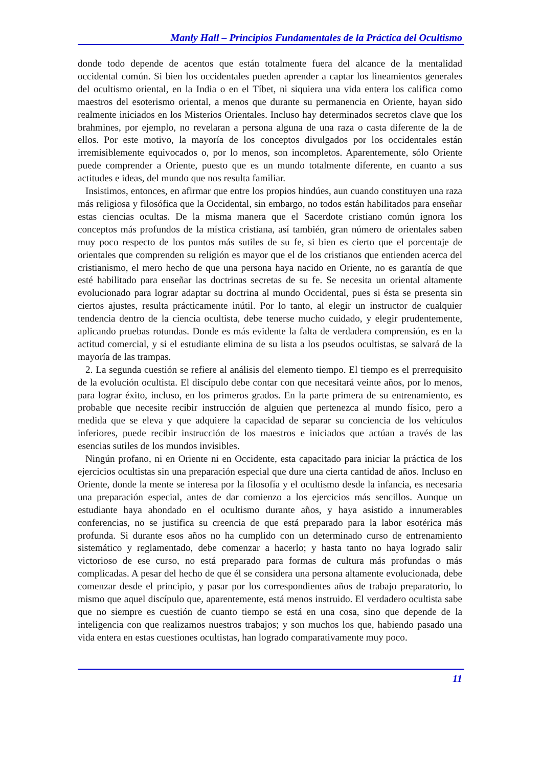Manly Hall – Principios Fundamentales de la Práctica del Ocultismo
donde todo depende de acentos que están totalmente fuera del alcance de la mentalidad occidental común. Si bien los occidentales pueden aprender a captar los lineamientos generales del ocultismo oriental, en la India o en el Tíbet, ni siquiera una vida entera los califica como maestros del esoterismo oriental, a menos que durante su permanencia en Oriente, hayan sido realmente iniciados en los Misterios Orientales. Incluso hay determinados secretos clave que los brahmines, por ejemplo, no revelaran a persona alguna de una raza o casta diferente de la de ellos. Por este motivo, la mayoría de los conceptos divulgados por los occidentales están irremisiblemente equivocados o, por lo menos, son incompletos. Aparentemente, sólo Oriente puede comprender a Oriente, puesto que es un mundo totalmente diferente, en cuanto a sus actitudes e ideas, del mundo que nos resulta familiar.
Insistimos, entonces, en afirmar que entre los propios hindúes, aun cuando constituyen una raza más religiosa y filosófica que la Occidental, sin embargo, no todos están habilitados para enseñar estas ciencias ocultas. De la misma manera que el Sacerdote cristiano común ignora los conceptos más profundos de la mística cristiana, así también, gran número de orientales saben muy poco respecto de los puntos más sutiles de su fe, si bien es cierto que el porcentaje de orientales que comprenden su religión es mayor que el de los cristianos que entienden acerca del cristianismo, el mero hecho de que una persona haya nacido en Oriente, no es garantía de que esté habilitado para enseñar las doctrinas secretas de su fe. Se necesita un oriental altamente evolucionado para lograr adaptar su doctrina al mundo Occidental, pues si ésta se presenta sin ciertos ajustes, resulta prácticamente inútil. Por lo tanto, al elegir un instructor de cualquier tendencia dentro de la ciencia ocultista, debe tenerse mucho cuidado, y elegir prudentemente, aplicando pruebas rotundas. Donde es más evidente la falta de verdadera comprensión, es en la actitud comercial, y si el estudiante elimina de su lista a los pseudos ocultistas, se salvará de la mayoría de las trampas.
2. La segunda cuestión se refiere al análisis del elemento tiempo. El tiempo es el prerrequisito de la evolución ocultista. El discípulo debe contar con que necesitará veinte años, por lo menos, para lograr éxito, incluso, en los primeros grados. En la parte primera de su entrenamiento, es probable que necesite recibir instrucción de alguien que pertenezca al mundo físico, pero a medida que se eleva y que adquiere la capacidad de separar su conciencia de los vehículos inferiores, puede recibir instrucción de los maestros e iniciados que actúan a través de las esencias sutiles de los mundos invisibles.
Ningún profano, ni en Oriente ni en Occidente, esta capacitado para iniciar la práctica de los ejercicios ocultistas sin una preparación especial que dure una cierta cantidad de años. Incluso en Oriente, donde la mente se interesa por la filosofía y el ocultismo desde la infancia, es necesaria una preparación especial, antes de dar comienzo a los ejercicios más sencillos. Aunque un estudiante haya ahondado en el ocultismo durante años, y haya asistido a innumerables conferencias, no se justifica su creencia de que está preparado para la labor esotérica más profunda. Si durante esos años no ha cumplido con un determinado curso de entrenamiento sistemático y reglamentado, debe comenzar a hacerlo; y hasta tanto no haya logrado salir victorioso de ese curso, no está preparado para formas de cultura más profundas o más complicadas. A pesar del hecho de que él se considera una persona altamente evolucionada, debe comenzar desde el principio, y pasar por los correspondientes años de trabajo preparatorio, lo mismo que aquel discípulo que, aparentemente, está menos instruido. El verdadero ocultista sabe que no siempre es cuestión de cuanto tiempo se está en una cosa, sino que depende de la inteligencia con que realizamos nuestros trabajos; y son muchos los que, habiendo pasado una vida entera en estas cuestiones ocultistas, han logrado comparativamente muy poco.
11